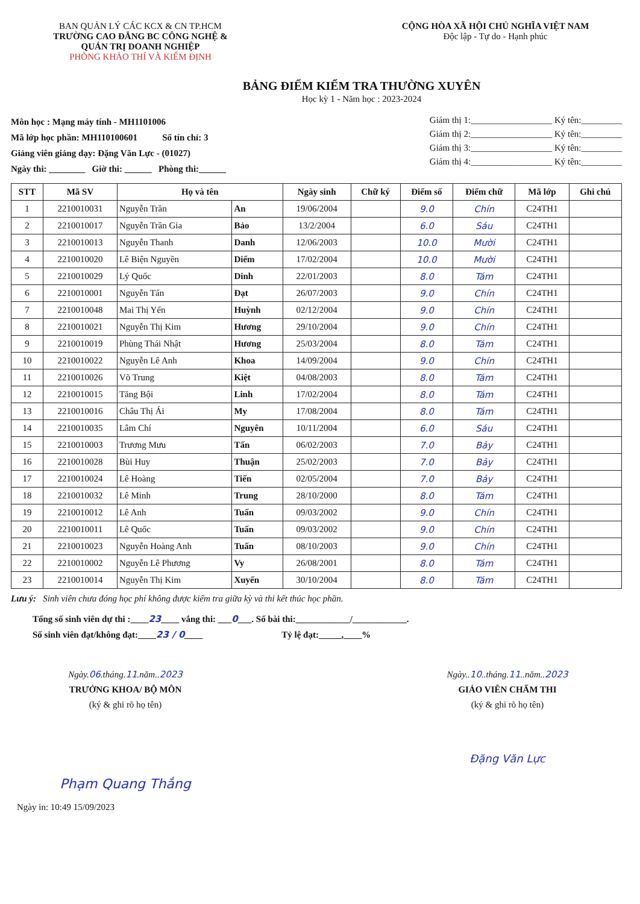BAN QUẢN LÝ CÁC KCX & CN TP.HCM
TRƯỜNG CAO ĐẲNG BC CÔNG NGHỆ &
QUẢN TRỊ DOANH NGHIỆP
PHÒNG KHẢO THÍ VÀ KIỂM ĐỊNH
CỘNG HÒA XÃ HỘI CHỦ NGHĨA VIỆT NAM
Độc lập - Tự do - Hạnh phúc
BẢNG ĐIỂM KIỂM TRA THƯỜNG XUYÊN
Học kỳ 1 - Năm học : 2023-2024
Môn học : Mạng máy tính - MH1101006
Mã lớp học phần: MH110100601 Số tín chỉ: 3
Giảng viên giảng dạy: Đặng Văn Lực - (01027)
Ngày thi: ________ Giờ thi: ______ Phòng thi:______
Giám thị 1:__________________ Ký tên:_________
Giám thị 2:__________________ Ký tên:_________
Giám thị 3:__________________ Ký tên:_________
Giám thị 4:__________________ Ký tên:_________
| STT | Mã SV | Họ và tên | | Ngày sinh | Chữ ký | Điểm số | Điểm chữ | Mã lớp | Ghi chú |
| --- | --- | --- | --- | --- | --- | --- | --- | --- | --- |
| 1 | 2210010031 | Nguyễn Trần | An | 19/06/2004 | | 9.0 | Chín | C24TH1 | |
| 2 | 2210010017 | Nguyễn Trần Gia | Bảo | 13/2/2004 | | 6.0 | Sáu | C24TH1 | |
| 3 | 2210010013 | Nguyễn Thanh | Danh | 12/06/2003 | | 10.0 | Mười | C24TH1 | |
| 4 | 2210010020 | Lê Biện Nguyền | Diểm | 17/02/2004 | | 10.0 | Mười | C24TH1 | |
| 5 | 2210010029 | Lý Quốc | Dinh | 22/01/2003 | | 8.0 | Tám | C24TH1 | |
| 6 | 2210010001 | Nguyễn Tấn | Đạt | 26/07/2003 | | 9.0 | Chín | C24TH1 | |
| 7 | 2210010048 | Mai Thị Yến | Huỳnh | 02/12/2004 | | 9.0 | Chín | C24TH1 | |
| 8 | 2210010021 | Nguyễn Thị Kim | Hương | 29/10/2004 | | 9.0 | Chín | C24TH1 | |
| 9 | 2210010019 | Phùng Thái Nhật | Hương | 25/03/2004 | | 8.0 | Tám | C24TH1 | |
| 10 | 2210010022 | Nguyễn Lê Anh | Khoa | 14/09/2004 | | 9.0 | Chín | C24TH1 | |
| 11 | 2210010026 | Võ Trung | Kiệt | 04/08/2003 | | 8.0 | Tám | C24TH1 | |
| 12 | 2210010015 | Tăng Bội | Linh | 17/02/2004 | | 8.0 | Tám | C24TH1 | |
| 13 | 2210010016 | Châu Thị Ái | My | 17/08/2004 | | 8.0 | Tám | C24TH1 | |
| 14 | 2210010035 | Lâm Chí | Nguyên | 10/11/2004 | | 6.0 | Sáu | C24TH1 | |
| 15 | 2210010003 | Trương Mưu | Tấn | 06/02/2003 | | 7.0 | Bảy | C24TH1 | |
| 16 | 2210010028 | Bùi Huy | Thuận | 25/02/2003 | | 7.0 | Bảy | C24TH1 | |
| 17 | 2210010024 | Lê Hoàng | Tiến | 02/05/2004 | | 7.0 | Bảy | C24TH1 | |
| 18 | 2210010032 | Lê Minh | Trung | 28/10/2000 | | 8.0 | Tám | C24TH1 | |
| 19 | 2210010012 | Lê Anh | Tuấn | 09/03/2002 | | 9.0 | Chín | C24TH1 | |
| 20 | 2210010011 | Lê Quốc | Tuấn | 09/03/2002 | | 9.0 | Chín | C24TH1 | |
| 21 | 2210010023 | Nguyễn Hoàng Anh | Tuấn | 08/10/2003 | | 9.0 | Chín | C24TH1 | |
| 22 | 2210010002 | Nguyễn Lê Phương | Vy | 26/08/2001 | | 8.0 | Tám | C24TH1 | |
| 23 | 2210010014 | Nguyễn Thị Kim | Xuyến | 30/10/2004 | | 8.0 | Tám | C24TH1 | |
Lưu ý: Sinh viên chưa đóng học phí không được kiểm tra giữa kỳ và thi kết thúc học phần.
Tổng số sinh viên dự thi :____23____ vắng thi: ___0___. Số bài thi:____________/____________.
Số sinh viên đạt/không đạt:____23 / 0____ Tỷ lệ đạt:_____,____%
Ngày.06.tháng.11.năm..2023
TRƯỞNG KHOA/ BỘ MÔN
(ký & ghi rõ họ tên)
Phạm Quang Thắng
Ngày..10..tháng.11..năm..2023
GIÁO VIÊN CHẤM THI
(ký & ghi rõ họ tên)
Đặng Văn Lực
Ngày in: 10:49 15/09/2023